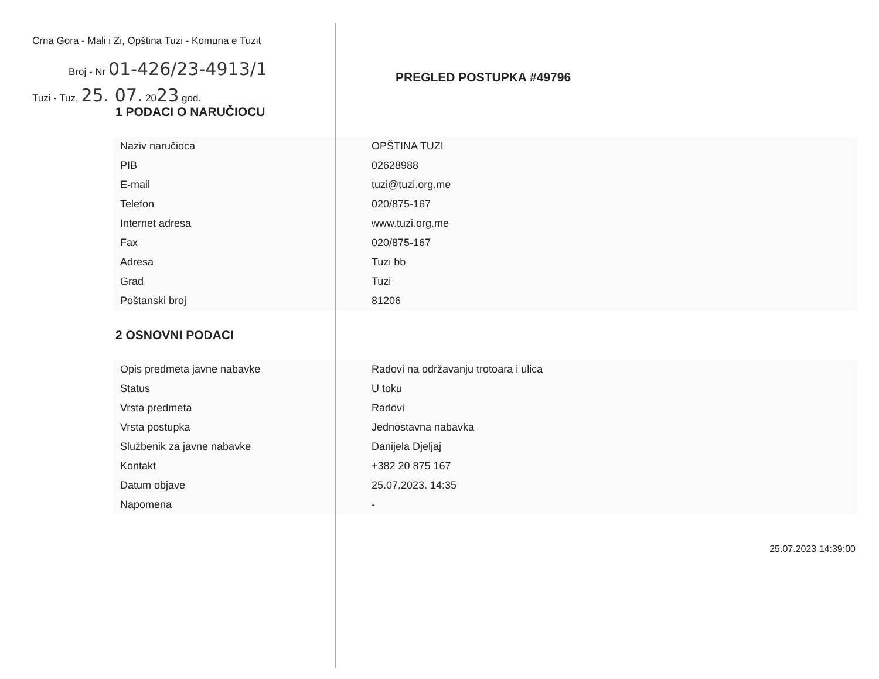Crna Gora - Mali i Zi, Opština Tuzi - Komuna e Tuzit
Broj - Nr 01-426/23-4913/1
Tuzi - Tuz, 25. 07. 2023 god.
PREGLED POSTUPKA #49796
1 PODACI O NARUČIOCU
| Naziv naručioca | OPŠTINA TUZI |
| PIB | 02628988 |
| E-mail | tuzi@tuzi.org.me |
| Telefon | 020/875-167 |
| Internet adresa | www.tuzi.org.me |
| Fax | 020/875-167 |
| Adresa | Tuzi bb |
| Grad | Tuzi |
| Poštanski broj | 81206 |
2 OSNOVNI PODACI
| Opis predmeta javne nabavke | Radovi na održavanju trotoara i ulica |
| Status | U toku |
| Vrsta predmeta | Radovi |
| Vrsta postupka | Jednostavna nabavka |
| Službenik za javne nabavke | Danijela Djeljaj |
| Kontakt | +382 20 875 167 |
| Datum objave | 25.07.2023. 14:35 |
| Napomena | - |
25.07.2023 14:39:00